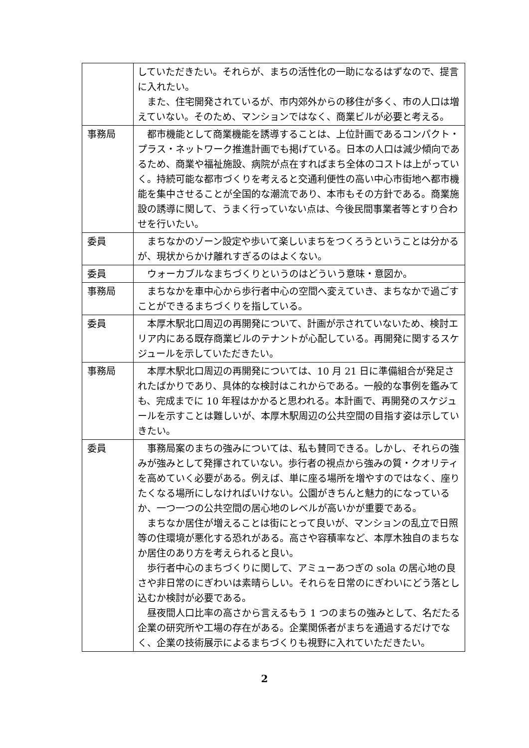| | していただきたい。それらが、まちの活性化の一助になるはずなので、提言に入れたい。 また、住宅開発されているが、市内郊外からの移住が多く、市の人口は増えていない。そのため、マンションではなく、商業ビルが必要と考える。 |
| 事務局 | 都市機能として商業機能を誘導することは、上位計画であるコンパクト・プラス・ネットワーク推進計画でも掲げている。日本の人口は減少傾向であるため、商業や福祉施設、病院が点在すればまち全体のコストは上がっていく。持続可能な都市づくりを考えると交通利便性の高い中心市街地へ都市機能を集中させることが全国的な潮流であり、本市もその方針である。商業施設の誘導に関して、うまく行っていない点は、今後民間事業者等とすり合わせを行いたい。 |
| 委員 | まちなかのゾーン設定や歩いて楽しいまちをつくろうということは分かるが、現状からかけ離れすぎるのはよくない。 |
| 委員 | ウォーカブルなまちづくりというのはどういう意味・意図か。 |
| 事務局 | まちなかを車中心から歩行者中心の空間へ変えていき、まちなかで過ごすことができるまちづくりを指している。 |
| 委員 | 本厚木駅北口周辺の再開発について、計画が示されていないため、検討エリア内にある既存商業ビルのテナントが心配している。再開発に関するスケジュールを示していただきたい。 |
| 事務局 | 本厚木駅北口周辺の再開発については、10 月 21 日に準備組合が発足されたばかりであり、具体的な検討はこれからである。一般的な事例を鑑みても、完成までに 10 年程はかかると思われる。本計画で、再開発のスケジュールを示すことは難しいが、本厚木駅周辺の公共空間の目指す姿は示していきたい。 |
| 委員 | 事務局案のまちの強みについては、私も賛同できる。しかし、それらの強みが強みとして発揮されていない。歩行者の視点から強みの質・クオリティを高めていく必要がある。例えば、単に座る場所を増やすのではなく、座りたくなる場所にしなければいけない。公園がきちんと魅力的になっているか、一つ一つの公共空間の居心地のレベルが高いかが重要である。 まちなか居住が増えることは街にとって良いが、マンションの乱立で日照等の住環境が悪化する恐れがある。高さや容積率など、本厚木独自のまちなか居住のあり方を考えられると良い。 歩行者中心のまちづくりに関して、アミューあつぎの sola の居心地の良さや非日常のにぎわいは素晴らしい。それらを日常のにぎわいにどう落とし込むか検討が必要である。 昼夜間人口比率の高さから言えるもう 1 つのまちの強みとして、名だたる企業の研究所や工場の存在がある。企業関係者がまちを通過するだけでなく、企業の技術展示によるまちづくりも視野に入れていただきたい。 |
2